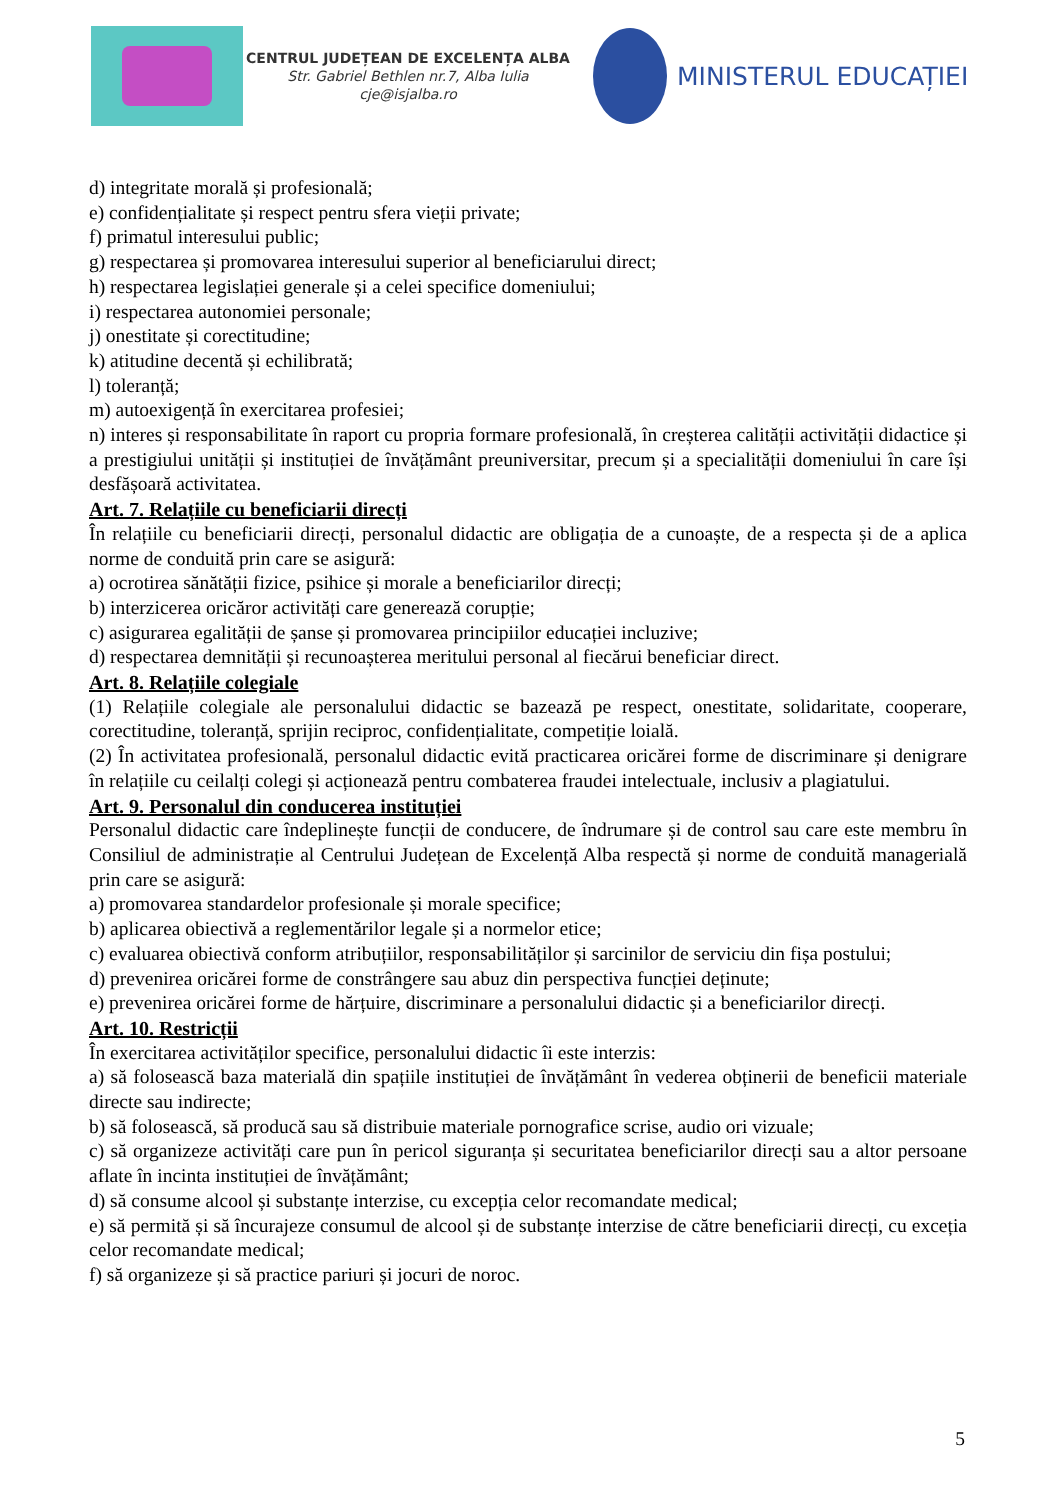CENTRUL JUDEȚEAN DE EXCELENȚA ALBA
Str. Gabriel Bethlen nr.7, Alba Iulia
cje@isjalba.ro
MINISTERUL EDUCAȚIEI
d) integritate morală și profesională;
e) confidențialitate și respect pentru sfera vieții private;
f) primatul interesului public;
g) respectarea și promovarea interesului superior al beneficiarului direct;
h) respectarea legislației generale și a celei specifice domeniului;
i) respectarea autonomiei personale;
j) onestitate și corectitudine;
k) atitudine decentă și echilibrată;
l) toleranță;
m) autoexigență în exercitarea profesiei;
n) interes și responsabilitate în raport cu propria formare profesională, în creșterea calității activității didactice și a prestigiului unității și instituției de învățământ preuniversitar, precum și a specialității domeniului în care își desfășoară activitatea.
Art. 7. Relațiile cu beneficiarii direcți
În relațiile cu beneficiarii direcți, personalul didactic are obligația de a cunoaște, de a respecta și de a aplica norme de conduită prin care se asigură:
a) ocrotirea sănătății fizice, psihice și morale a beneficiarilor direcți;
b) interzicerea oricăror activități care generează corupție;
c) asigurarea egalității de șanse și promovarea principiilor educației incluzive;
d) respectarea demnității și recunoașterea meritului personal al fiecărui beneficiar direct.
Art. 8. Relațiile colegiale
(1) Relațiile colegiale ale personalului didactic se bazează pe respect, onestitate, solidaritate, cooperare, corectitudine, toleranță, sprijin reciproc, confidențialitate, competiție loială.
(2) În activitatea profesională, personalul didactic evită practicarea oricărei forme de discriminare și denigrare în relațiile cu ceilalți colegi și acționează pentru combaterea fraudei intelectuale, inclusiv a plagiatului.
Art. 9. Personalul din conducerea instituției
Personalul didactic care îndeplinește funcții de conducere, de îndrumare și de control sau care este membru în Consiliul de administrație al Centrului Județean de Excelență Alba respectă și norme de conduită managerială prin care se asigură:
a) promovarea standardelor profesionale și morale specifice;
b) aplicarea obiectivă a reglementărilor legale și a normelor etice;
c) evaluarea obiectivă conform atribuțiilor, responsabilităților și sarcinilor de serviciu din fișa postului;
d) prevenirea oricărei forme de constrângere sau abuz din perspectiva funcției deținute;
e) prevenirea oricărei forme de hărțuire, discriminare a personalului didactic și a beneficiarilor direcți.
Art. 10. Restricții
În exercitarea activităților specifice, personalului didactic îi este interzis:
a) să folosească baza materială din spațiile instituției de învățământ în vederea obținerii de beneficii materiale directe sau indirecte;
b) să folosească, să producă sau să distribuie materiale pornografice scrise, audio ori vizuale;
c) să organizeze activități care pun în pericol siguranța și securitatea beneficiarilor direcți sau a altor persoane aflate în incinta instituției de învățământ;
d) să consume alcool și substanțe interzise, cu excepția celor recomandate medical;
e) să permită și să încurajeze consumul de alcool și de substanțe interzise de către beneficiarii direcți, cu exceția celor recomandate medical;
f) să organizeze și să practice pariuri și jocuri de noroc.
5